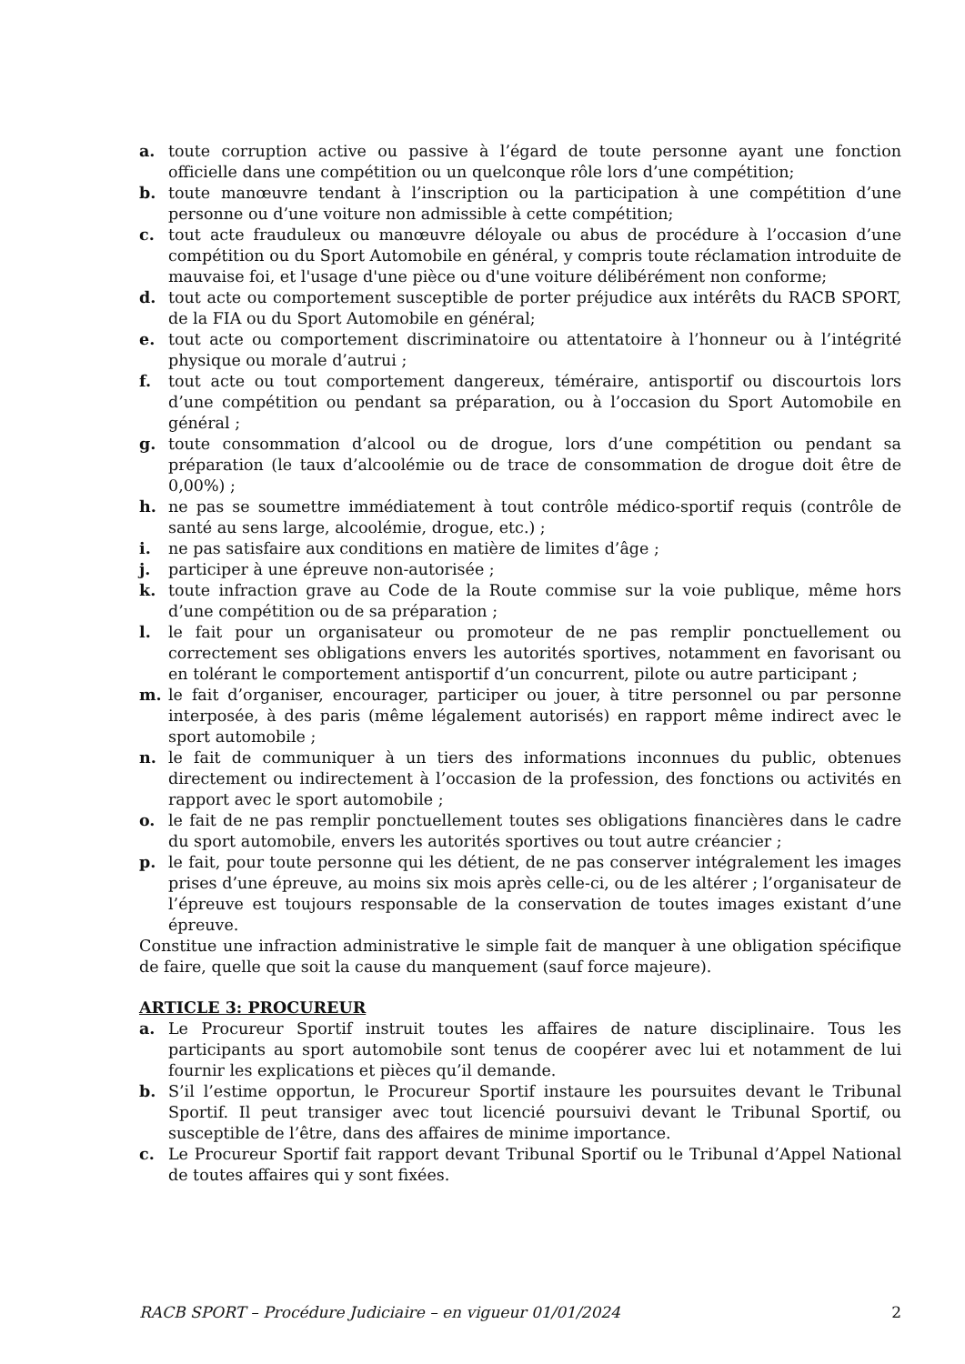a. toute corruption active ou passive à l’égard de toute personne ayant une fonction officielle dans une compétition ou un quelconque rôle lors d’une compétition;
b. toute manœuvre tendant à l’inscription ou la participation à une compétition d’une personne ou d’une voiture non admissible à cette compétition;
c. tout acte frauduleux ou manœuvre déloyale ou abus de procédure à l’occasion d’une compétition ou du Sport Automobile en général, y compris toute réclamation introduite de mauvaise foi, et l'usage d'une pièce ou d'une voiture délibérément non conforme;
d. tout acte ou comportement susceptible de porter préjudice aux intérêts du RACB SPORT, de la FIA ou du Sport Automobile en général;
e. tout acte ou comportement discriminatoire ou attentatoire à l’honneur ou à l’intégrité physique ou morale d’autrui ;
f. tout acte ou tout comportement dangereux, téméraire, antisportif ou discourtois lors d’une compétition ou pendant sa préparation, ou à l’occasion du Sport Automobile en général ;
g. toute consommation d’alcool ou de drogue, lors d’une compétition ou pendant sa préparation (le taux d’alcoolémie ou de trace de consommation de drogue doit être de 0,00%) ;
h. ne pas se soumettre immédiatement à tout contrôle médico-sportif requis (contrôle de santé au sens large, alcoolémie, drogue, etc.) ;
i. ne pas satisfaire aux conditions en matière de limites d’âge ;
j. participer à une épreuve non-autorisée ;
k. toute infraction grave au Code de la Route commise sur la voie publique, même hors d’une compétition ou de sa préparation ;
l. le fait pour un organisateur ou promoteur de ne pas remplir ponctuellement ou correctement ses obligations envers les autorités sportives, notamment en favorisant ou en tolérant le comportement antisportif d’un concurrent, pilote ou autre participant ;
m. le fait d’organiser, encourager, participer ou jouer, à titre personnel ou par personne interposée, à des paris (même légalement autorisés) en rapport même indirect avec le sport automobile ;
n. le fait de communiquer à un tiers des informations inconnues du public, obtenues directement ou indirectement à l’occasion de la profession, des fonctions ou activités en rapport avec le sport automobile ;
o. le fait de ne pas remplir ponctuellement toutes ses obligations financières dans le cadre du sport automobile, envers les autorités sportives ou tout autre créancier ;
p. le fait, pour toute personne qui les détient, de ne pas conserver intégralement les images prises d’une épreuve, au moins six mois après celle-ci, ou de les altérer ; l’organisateur de l’épreuve est toujours responsable de la conservation de toutes images existant d’une épreuve.
Constitue une infraction administrative le simple fait de manquer à une obligation spécifique de faire, quelle que soit la cause du manquement (sauf force majeure).
ARTICLE 3: PROCUREUR
a. Le Procureur Sportif instruit toutes les affaires de nature disciplinaire. Tous les participants au sport automobile sont tenus de coopérer avec lui et notamment de lui fournir les explications et pièces qu’il demande.
b. S’il l’estime opportun, le Procureur Sportif instaure les poursuites devant le Tribunal Sportif. Il peut transiger avec tout licencié poursuivi devant le Tribunal Sportif, ou susceptible de l’être, dans des affaires de minime importance.
c. Le Procureur Sportif fait rapport devant Tribunal Sportif ou le Tribunal d’Appel National de toutes affaires qui y sont fixées.
RACB SPORT – Procédure Judiciaire – en vigueur 01/01/2024 2